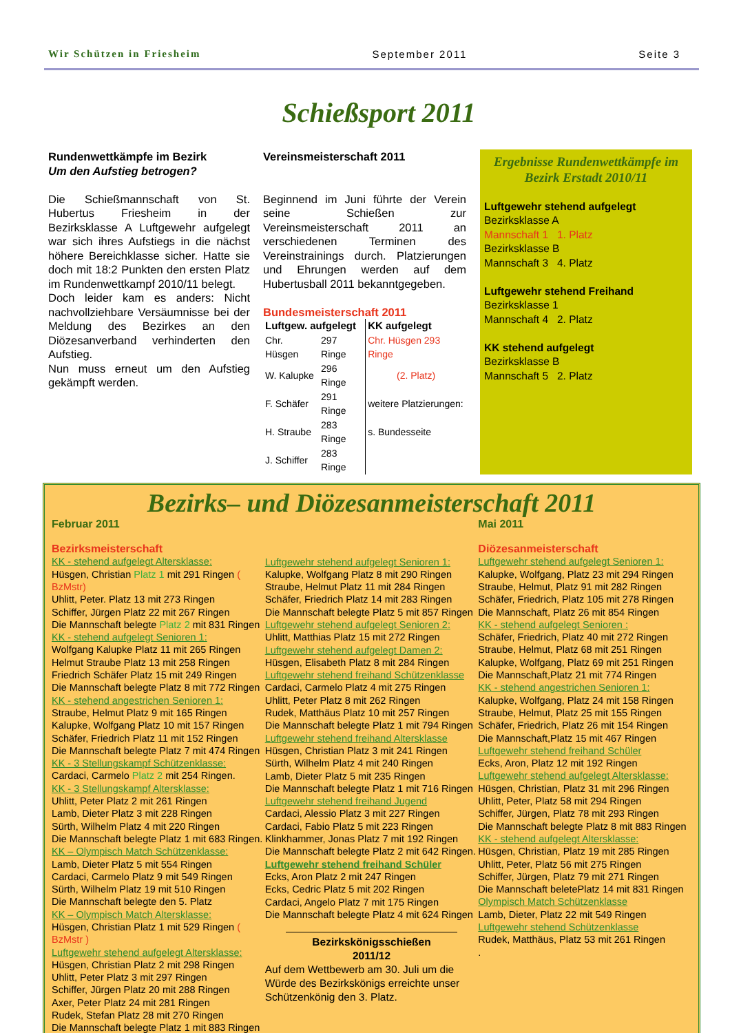Wir Schützen in Friesheim September 2011 Seite 3
Schießsport 2011
Rundenwettkämpfe im Bezirk
Um den Aufstieg betrogen?
Die Schießmannschaft von St. Hubertus Friesheim in der Bezirksklasse A Luftgewehr aufgelegt war sich ihres Aufstiegs in die nächst höhere Bereichklasse sicher. Hatte sie doch mit 18:2 Punkten den ersten Platz im Rundenwettkampf 2010/11 belegt.
Doch leider kam es anders: Nicht nachvollziehbare Versäumnisse bei der Meldung des Bezirkes an den Diözesanverband verhinderten den Aufstieg.
Nun muss erneut um den Aufstieg gekämpft werden.
Vereinsmeisterschaft 2011
Beginnend im Juni führte der Verein seine Schießen zur Vereinsmeisterschaft 2011 an verschiedenen Terminen des Vereinstrainings durch. Platzierungen und Ehrungen werden auf dem Hubertusball 2011 bekanntgegeben.
Bundesmeisterschaft 2011
| Luftgew. aufgelegt | | KK aufgelegt |
| --- | --- | --- |
| Chr. Hüsgen | 297 Ringe | Chr. Hüsgen 293 Ringe |
| W. Kalupke | 296 Ringe | (2. Platz) |
| F. Schäfer | 291 Ringe | weitere Platzierungen: |
| H. Straube | 283 Ringe | s. Bundesseite |
| J. Schiffer | 283 Ringe | |
Ergebnisse Rundenwettkämpfe im Bezirk Erstadt 2010/11
Luftgewehr stehend aufgelegt
Bezirksklasse A
Mannschaft 1 1. Platz
Bezirksklasse B
Mannschaft 3 4. Platz
Luftgewehr stehend Freihand
Bezirksklasse 1
Mannschaft 4 2. Platz
KK stehend aufgelegt
Bezirksklasse B
Mannschaft 5 2. Platz
Bezirks– und Diözesanmeisterschaft 2011
Februar 2011
Bezirksmeisterschaft
KK - stehend aufgelegt Altersklasse:
Hüsgen, Christian Platz 1 mit 291 Ringen ( BzMstr)
Uhlitt, Peter. Platz 13 mit 273 Ringen
Schiffer, Jürgen Platz 22 mit 267 Ringen
Die Mannschaft belegte Platz 2 mit 831 Ringen
KK - stehend aufgelegt Senioren 1:
Wolfgang Kalupke Platz 11 mit 265 Ringen
Helmut Straube Platz 13 mit 258 Ringen
Friedrich Schäfer Platz 15 mit 249 Ringen
Die Mannschaft belegte Platz 8 mit 772 Ringen
KK - stehend angestrichen Senioren 1:
Straube, Helmut Platz 9 mit 165 Ringen
Kalupke, Wolfgang Platz 10 mit 157 Ringen
Schäfer, Friedrich Platz 11 mit 152 Ringen
Die Mannschaft belegte Platz 7 mit 474 Ringen
KK - 3 Stellungskampf Schützenklasse:
Cardaci, Carmelo Platz 2 mit 254 Ringen.
KK - 3 Stellungskampf Altersklasse:
Uhlitt, Peter Platz 2 mit 261 Ringen
Lamb, Dieter Platz 3 mit 228 Ringen
Sürth, Wilhelm Platz 4 mit 220 Ringen
Die Mannschaft belegte Platz 1 mit 683 Ringen.
KK – Olympisch Match Schützenklasse:
Lamb, Dieter Platz 5 mit 554 Ringen
Cardaci, Carmelo Platz 9 mit 549 Ringen
Sürth, Wilhelm Platz 19 mit 510 Ringen
Die Mannschaft belegte den 5. Platz
KK – Olympisch Match Altersklasse:
Hüsgen, Christian Platz 1 mit 529 Ringen ( BzMstr )
Luftgewehr stehend aufgelegt Altersklasse:
Hüsgen, Christian Platz 2 mit 298 Ringen
Uhlitt, Peter Platz 3 mit 297 Ringen
Schiffer, Jürgen Platz 20 mit 288 Ringen
Axer, Peter Platz 24 mit 281 Ringen
Rudek, Stefan Platz 28 mit 270 Ringen
Die Mannschaft belegte Platz 1 mit 883 Ringen
Luftgewehr stehend aufgelegt Senioren 1:
Kalupke, Wolfgang Platz 8 mit 290 Ringen
Straube, Helmut Platz 11 mit 284 Ringen
Schäfer, Friedrich Platz 14 mit 283 Ringen
Die Mannschaft belegte Platz 5 mit 857 Ringen
Luftgewehr stehend aufgelegt Senioren 2:
Uhlitt, Matthias Platz 15 mit 272 Ringen
Luftgewehr stehend aufgelegt Damen 2:
Hüsgen, Elisabeth Platz 8 mit 284 Ringen
Luftgewehr stehend freihand Schützenklasse
Cardaci, Carmelo Platz 4 mit 275 Ringen
Uhlitt, Peter Platz 8 mit 262 Ringen
Rudek, Matthäus Platz 10 mit 257 Ringen
Die Mannschaft belegte Platz 1 mit 794 Ringen
Luftgewehr stehend freihand Altersklasse
Hüsgen, Christian Platz 3 mit 241 Ringen
Sürth, Wilhelm Platz 4 mit 240 Ringen
Lamb, Dieter Platz 5 mit 235 Ringen
Die Mannschaft belegte Platz 1 mit 716 Ringen
Luftgewehr stehend freihand Jugend
Cardaci, Alessio Platz 3 mit 227 Ringen
Cardaci, Fabio Platz 5 mit 223 Ringen
Klinkhammer, Jonas Platz 7 mit 192 Ringen
Die Mannschaft belegte Platz 2 mit 642 Ringen.
Luftgewehr stehend freihand Schüler
Ecks, Aron Platz 2 mit 247 Ringen
Ecks, Cedric Platz 5 mit 202 Ringen
Cardaci, Angelo Platz 7 mit 175 Ringen
Die Mannschaft belegte Platz 4 mit 624 Ringen
Bezirkskönigsschießen
2011/12
Auf dem Wettbewerb am 30. Juli um die Würde des Bezirkskönigs erreichte unser Schützenkönig den 3. Platz.
Mai 2011
Diözesanmeisterschaft
Luftgewehr stehend aufgelegt Senioren 1:
Kalupke, Wolfgang, Platz 23 mit 294 Ringen
Straube, Helmut, Platz 91 mit 282 Ringen
Schäfer, Friedrich, Platz 105 mit 278 Ringen
Die Mannschaft, Platz 26 mit 854 Ringen
KK - stehend aufgelegt Senioren :
Schäfer, Friedrich, Platz 40 mit 272 Ringen
Straube, Helmut, Platz 68 mit 251 Ringen
Kalupke, Wolfgang, Platz 69 mit 251 Ringen
Die Mannschaft,Platz 21 mit 774 Ringen
KK - stehend angestrichen Senioren 1:
Kalupke, Wolfgang, Platz 24 mit 158 Ringen
Straube, Helmut, Platz 25 mit 155 Ringen
Schäfer, Friedrich, Platz 26 mit 154 Ringen
Die Mannschaft,Platz 15 mit 467 Ringen
Luftgewehr stehend freihand Schüler
Ecks, Aron, Platz 12 mit 192 Ringen
Luftgewehr stehend aufgelegt Altersklasse:
Hüsgen, Christian, Platz 31 mit 296 Ringen
Uhlitt, Peter, Platz 58 mit 294 Ringen
Schiffer, Jürgen, Platz 78 mit 293 Ringen
Die Mannschaft belegte Platz 8 mit 883 Ringen
KK - stehend aufgelegt Altersklasse:
Hüsgen, Christian, Platz 19 mit 285 Ringen
Uhlitt, Peter, Platz 56 mit 275 Ringen
Schiffer, Jürgen, Platz 79 mit 271 Ringen
Die Mannschaft beletePlatz 14 mit 831 Ringen
Olympisch Match Schützenklasse
Lamb, Dieter, Platz 22 mit 549 Ringen
Luftgewehr stehend Schützenklasse
Rudek, Matthäus, Platz 53 mit 261 Ringen
.